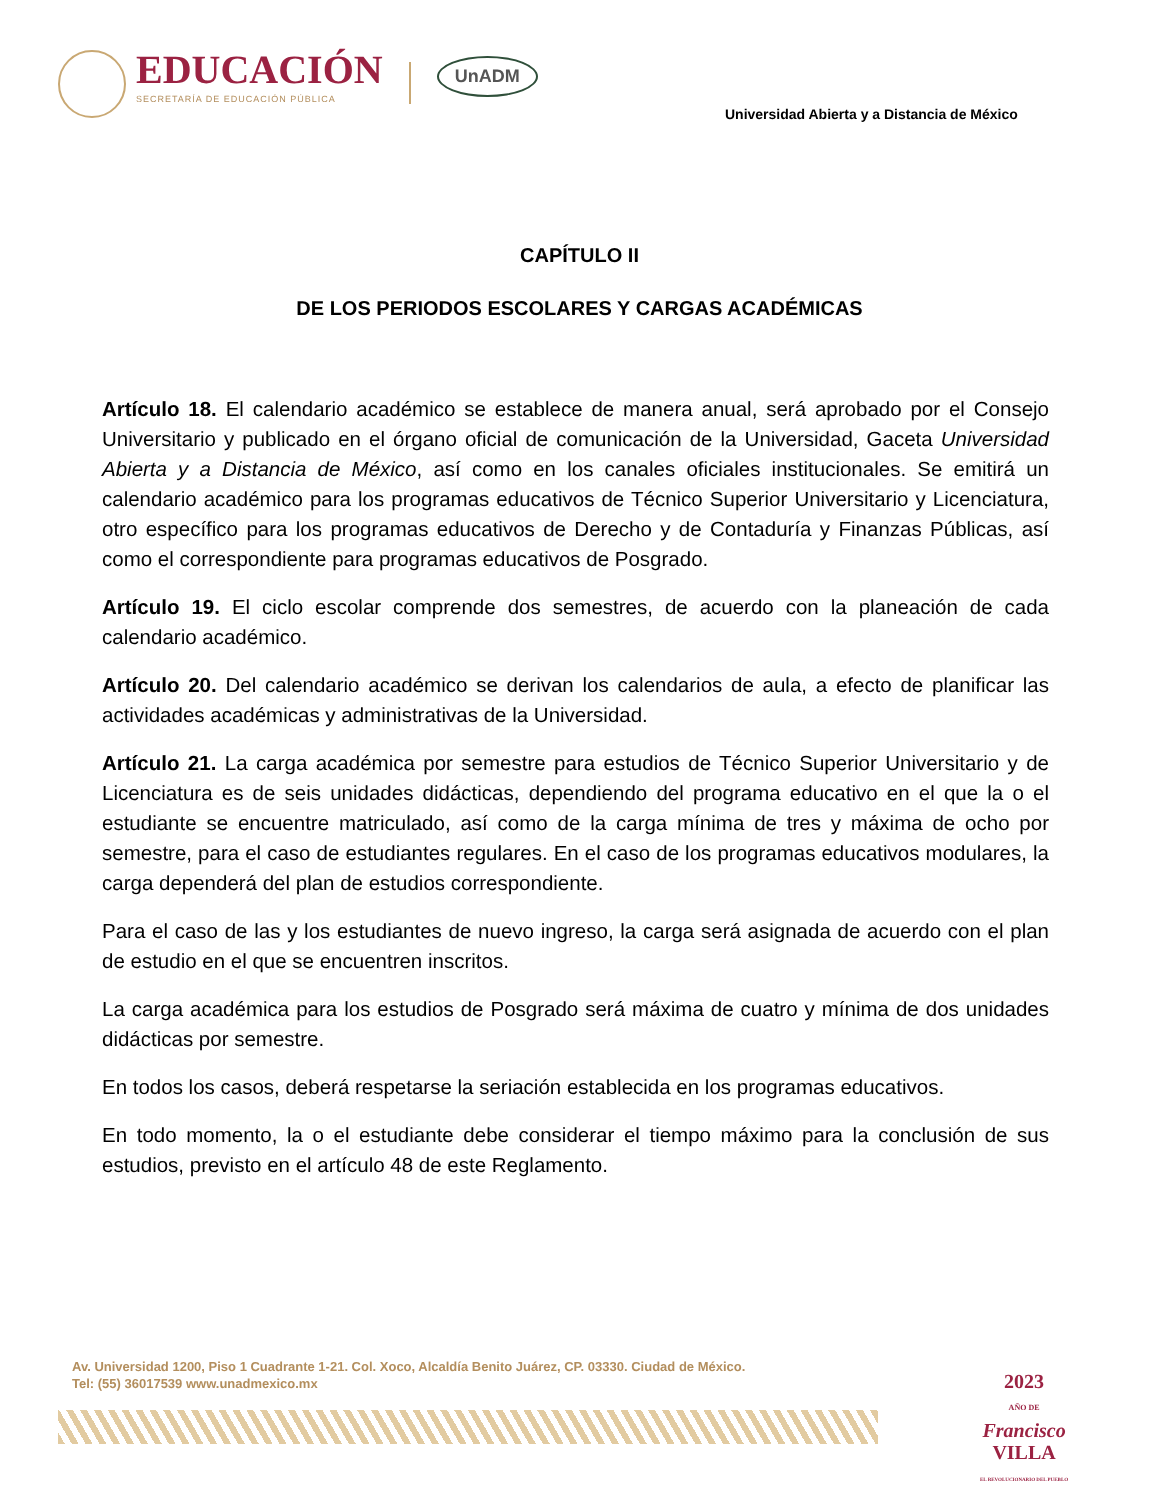EDUCACIÓN
SECRETARÍA DE EDUCACIÓN PÚBLICA
UnADM
Universidad Abierta y a Distancia de México
CAPÍTULO II
DE LOS PERIODOS ESCOLARES Y CARGAS ACADÉMICAS
Artículo 18. El calendario académico se establece de manera anual, será aprobado por el Consejo Universitario y publicado en el órgano oficial de comunicación de la Universidad, Gaceta Universidad Abierta y a Distancia de México, así como en los canales oficiales institucionales. Se emitirá un calendario académico para los programas educativos de Técnico Superior Universitario y Licenciatura, otro específico para los programas educativos de Derecho y de Contaduría y Finanzas Públicas, así como el correspondiente para programas educativos de Posgrado.
Artículo 19. El ciclo escolar comprende dos semestres, de acuerdo con la planeación de cada calendario académico.
Artículo 20. Del calendario académico se derivan los calendarios de aula, a efecto de planificar las actividades académicas y administrativas de la Universidad.
Artículo 21. La carga académica por semestre para estudios de Técnico Superior Universitario y de Licenciatura es de seis unidades didácticas, dependiendo del programa educativo en el que la o el estudiante se encuentre matriculado, así como de la carga mínima de tres y máxima de ocho por semestre, para el caso de estudiantes regulares. En el caso de los programas educativos modulares, la carga dependerá del plan de estudios correspondiente.
Para el caso de las y los estudiantes de nuevo ingreso, la carga será asignada de acuerdo con el plan de estudio en el que se encuentren inscritos.
La carga académica para los estudios de Posgrado será máxima de cuatro y mínima de dos unidades didácticas por semestre.
En todos los casos, deberá respetarse la seriación establecida en los programas educativos.
En todo momento, la o el estudiante debe considerar el tiempo máximo para la conclusión de sus estudios, previsto en el artículo 48 de este Reglamento.
Av. Universidad 1200, Piso 1 Cuadrante 1-21. Col. Xoco, Alcaldía Benito Juárez, CP. 03330. Ciudad de México.
Tel: (55) 36017539 www.unadmexico.mx
2023
AÑO DE
Francisco
VILLA
EL REVOLUCIONARIO DEL PUEBLO